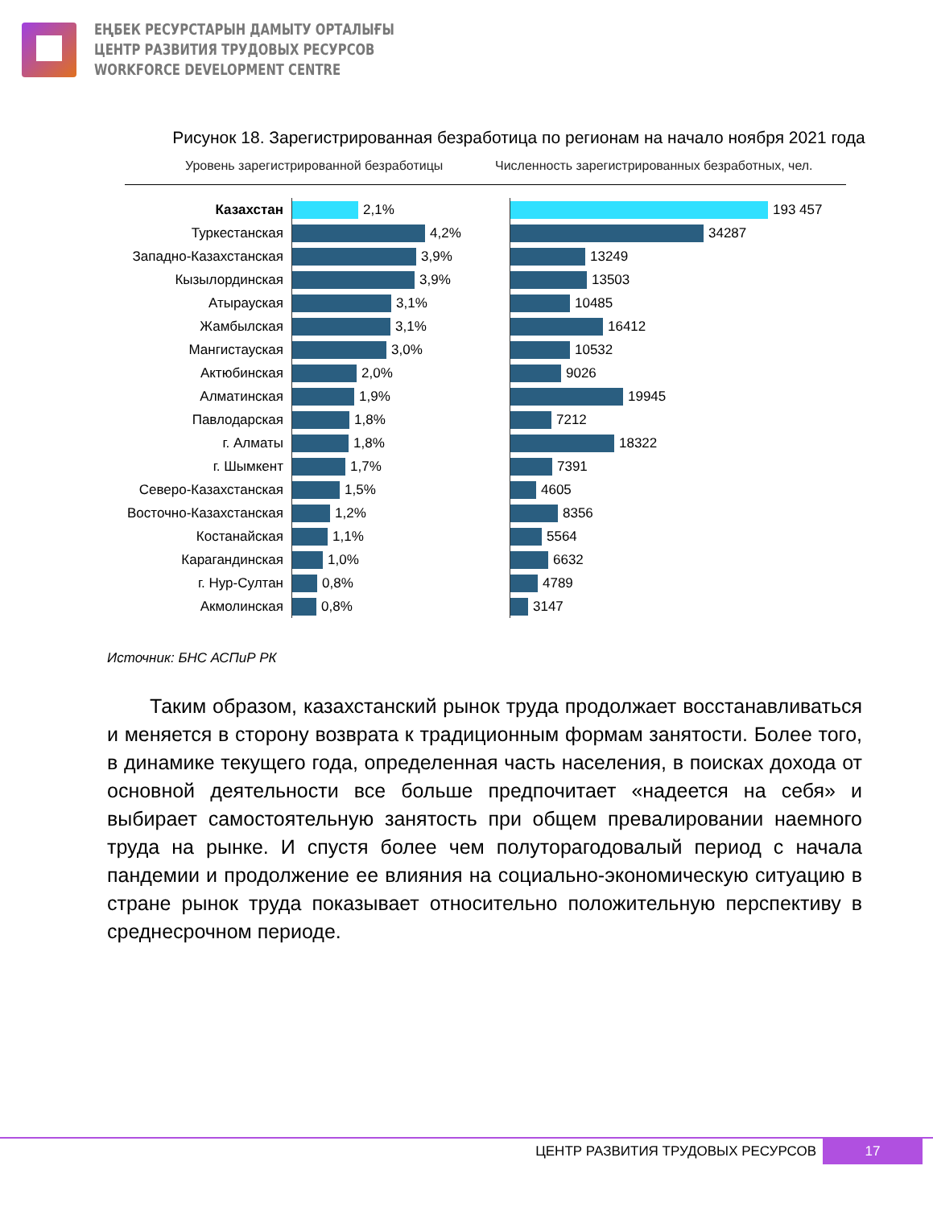ЕҢБЕК РЕСУРСТАРЫН ДАМЫТУ ОРТАЛЫҒЫ
ЦЕНТР РАЗВИТИЯ ТРУДОВЫХ РЕСУРСОВ
WORKFORCE DEVELOPMENT CENTRE
Рисунок 18. Зарегистрированная безработица по регионам на начало ноября 2021 года
Уровень зарегистрированной безработицы Численность зарегистрированных безработных, чел.
Казахстан
Туркестанская
Западно-Казахстанская
Кызылординская
Атырауская
Жамбылская
Мангистауская
Актюбинская
Алматинская
Павлодарская
г. Алматы
г. Шымкент
Северо-Казахстанская
Восточно-Казахстанская
Костанайская
Карагандинская
г. Нур-Султан
Акмолинская
2,1%
4,2%
3,9%
3,9%
3,1%
3,1%
3,0%
2,0%
1,9%
1,8%
1,8%
1,7%
1,5%
1,2%
1,1%
1,0%
0,8%
0,8%
193 457
34287
13249
13503
10485
16412
10532
9026
19945
7212
18322
7391
4605
8356
5564
6632
4789
3147
Источник: БНС АСПиР РК
Таким образом, казахстанский рынок труда продолжает восстанавливаться и меняется в сторону возврата к традиционным формам занятости. Более того, в динамике текущего года, определенная часть населения, в поисках дохода от основной деятельности все больше предпочитает «надеется на себя» и выбирает самостоятельную занятость при общем превалировании наемного труда на рынке. И спустя более чем полуторагодовалый период с начала пандемии и продолжение ее влияния на социально-экономическую ситуацию в стране рынок труда показывает относительно положительную перспективу в среднесрочном периоде.
ЦЕНТР РАЗВИТИЯ ТРУДОВЫХ РЕСУРСОВ
17